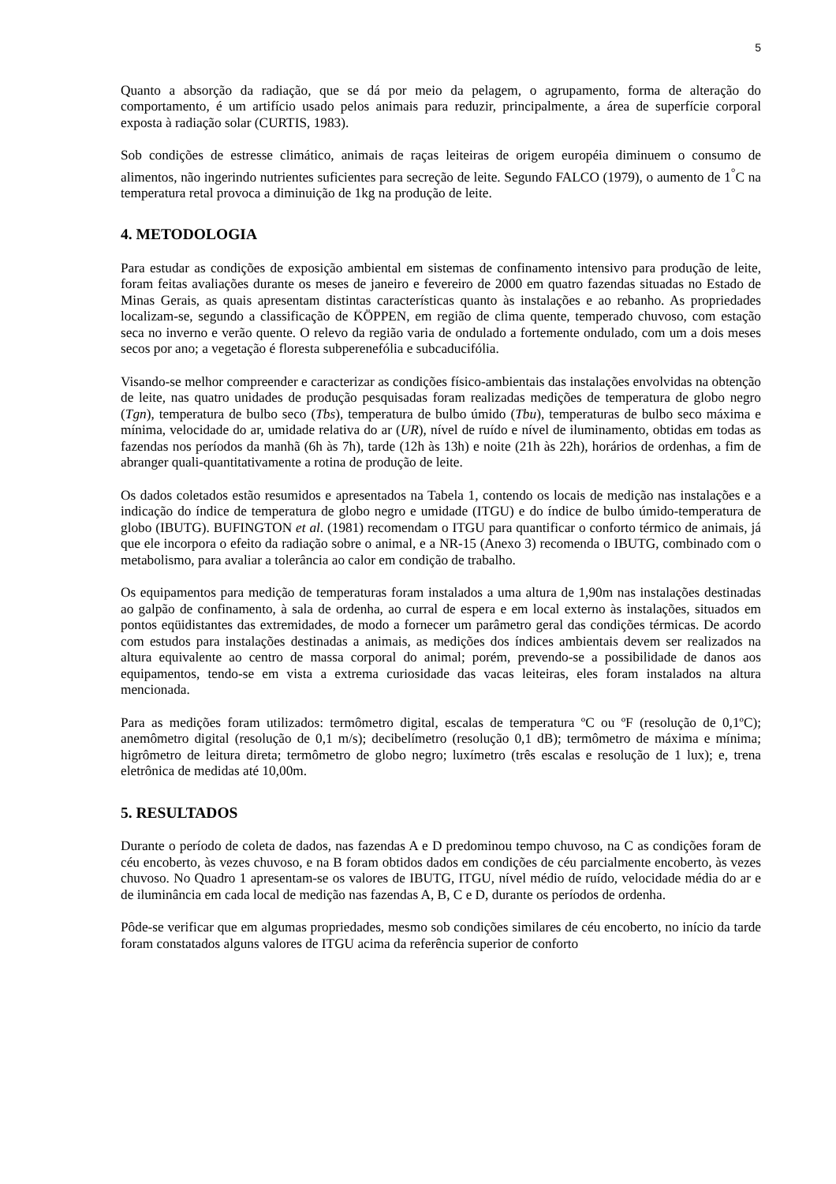5
Quanto a absorção da radiação, que se dá por meio da pelagem, o agrupamento, forma de alteração do comportamento, é um artifício usado pelos animais para reduzir, principalmente, a área de superfície corporal exposta à radiação solar (CURTIS, 1983).
Sob condições de estresse climático, animais de raças leiteiras de origem européia diminuem o consumo de alimentos, não ingerindo nutrientes suficientes para secreção de leite. Segundo FALCO (1979), o aumento de 1<sup>°</sup>C na temperatura retal provoca a diminuição de 1kg na produção de leite.
4. METODOLOGIA
Para estudar as condições de exposição ambiental em sistemas de confinamento intensivo para produção de leite, foram feitas avaliações durante os meses de janeiro e fevereiro de 2000 em quatro fazendas situadas no Estado de Minas Gerais, as quais apresentam distintas características quanto às instalações e ao rebanho. As propriedades localizam-se, segundo a classificação de KÖPPEN, em região de clima quente, temperado chuvoso, com estação seca no inverno e verão quente. O relevo da região varia de ondulado a fortemente ondulado, com um a dois meses secos por ano; a vegetação é floresta subperenefólia e subcaducifólia.
Visando-se melhor compreender e caracterizar as condições físico-ambientais das instalações envolvidas na obtenção de leite, nas quatro unidades de produção pesquisadas foram realizadas medições de temperatura de globo negro (Tgn), temperatura de bulbo seco (Tbs), temperatura de bulbo úmido (Tbu), temperaturas de bulbo seco máxima e mínima, velocidade do ar, umidade relativa do ar (UR), nível de ruído e nível de iluminamento, obtidas em todas as fazendas nos períodos da manhã (6h às 7h), tarde (12h às 13h) e noite (21h às 22h), horários de ordenhas, a fim de abranger quali-quantitativamente a rotina de produção de leite.
Os dados coletados estão resumidos e apresentados na Tabela 1, contendo os locais de medição nas instalações e a indicação do índice de temperatura de globo negro e umidade (ITGU) e do índice de bulbo úmido-temperatura de globo (IBUTG). BUFINGTON et al. (1981) recomendam o ITGU para quantificar o conforto térmico de animais, já que ele incorpora o efeito da radiação sobre o animal, e a NR-15 (Anexo 3) recomenda o IBUTG, combinado com o metabolismo, para avaliar a tolerância ao calor em condição de trabalho.
Os equipamentos para medição de temperaturas foram instalados a uma altura de 1,90m nas instalações destinadas ao galpão de confinamento, à sala de ordenha, ao curral de espera e em local externo às instalações, situados em pontos eqüidistantes das extremidades, de modo a fornecer um parâmetro geral das condições térmicas. De acordo com estudos para instalações destinadas a animais, as medições dos índices ambientais devem ser realizados na altura equivalente ao centro de massa corporal do animal; porém, prevendo-se a possibilidade de danos aos equipamentos, tendo-se em vista a extrema curiosidade das vacas leiteiras, eles foram instalados na altura mencionada.
Para as medições foram utilizados: termômetro digital, escalas de temperatura ºC ou ºF (resolução de 0,1ºC); anemômetro digital (resolução de 0,1 m/s); decibelímetro (resolução 0,1 dB); termômetro de máxima e mínima; higrômetro de leitura direta; termômetro de globo negro; luxímetro (três escalas e resolução de 1 lux); e, trena eletrônica de medidas até 10,00m.
5. RESULTADOS
Durante o período de coleta de dados, nas fazendas A e D predominou tempo chuvoso, na C as condições foram de céu encoberto, às vezes chuvoso, e na B foram obtidos dados em condições de céu parcialmente encoberto, às vezes chuvoso. No Quadro 1 apresentam-se os valores de IBUTG, ITGU, nível médio de ruído, velocidade média do ar e de iluminância em cada local de medição nas fazendas A, B, C e D, durante os períodos de ordenha.
Pôde-se verificar que em algumas propriedades, mesmo sob condições similares de céu encoberto, no início da tarde foram constatados alguns valores de ITGU acima da referência superior de conforto